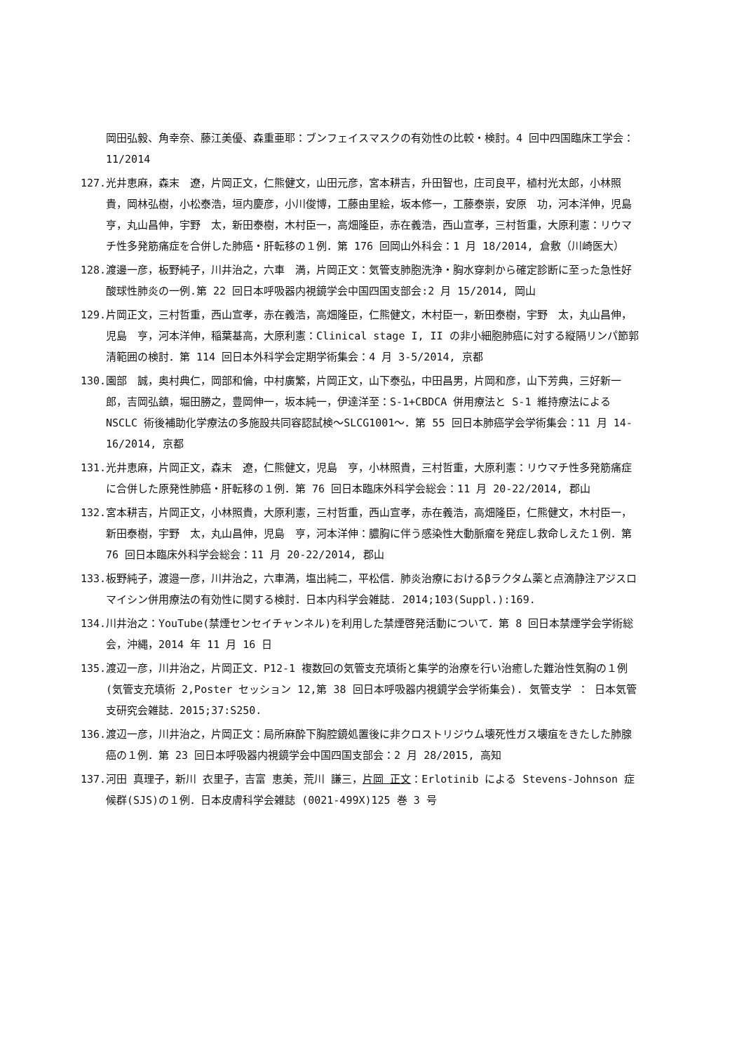岡田弘毅、角幸奈、藤江美優、森重亜耶：ブンフェイスマスクの有効性の比較・検討。4 回中四国臨床工学会：11/2014
127. 光井恵麻，森末　遼，片岡正文，仁熊健文，山田元彦，宮本耕吉，升田智也，庄司良平，植村光太郎，小林照貴，岡林弘樹，小松泰浩，垣内慶彦，小川俊博，工藤由里絵，坂本修一，工藤泰崇，安原　功，河本洋伸，児島　亨，丸山昌伸，宇野　太，新田泰樹，木村臣一，高畑隆臣，赤在義浩，西山宣孝，三村哲重，大原利憲：リウマチ性多発筋痛症を合併した肺癌・肝転移の１例．第 176 回岡山外科会：1 月 18/2014, 倉敷（川崎医大）
128. 渡邊一彦，板野純子，川井治之，六車　満，片岡正文：気管支肺胞洗浄・胸水穿刺から確定診断に至った急性好酸球性肺炎の一例.第 22 回日本呼吸器内視鏡学会中国四国支部会:2 月 15/2014, 岡山
129. 片岡正文，三村哲重，西山宣孝，赤在義浩，高畑隆臣，仁熊健文，木村臣一，新田泰樹，宇野　太，丸山昌伸，児島　亨，河本洋伸，稲葉基高，大原利憲：Clinical stage I, II の非小細胞肺癌に対する縦隔リンパ節郭清範囲の検討．第 114 回日本外科学会定期学術集会：4 月 3-5/2014, 京都
130. 園部　誠，奥村典仁，岡部和倫，中村廣繁，片岡正文，山下泰弘，中田昌男，片岡和彦，山下芳典，三好新一郎，吉岡弘鎮，堀田勝之，豊岡伸一，坂本純一，伊達洋至：S-1+CBDCA 併用療法と S-1 維持療法による NSCLC 術後補助化学療法の多施設共同容認試検～SLCG1001～．第 55 回日本肺癌学会学術集会：11 月 14-16/2014, 京都
131. 光井恵麻，片岡正文，森末　遼，仁熊健文，児島　亨，小林照貴，三村哲重，大原利憲：リウマチ性多発筋痛症に合併した原発性肺癌・肝転移の１例．第 76 回日本臨床外科学会総会：11 月 20-22/2014, 郡山
132. 宮本耕吉，片岡正文，小林照貴，大原利憲，三村哲重，西山宣孝，赤在義浩，高畑隆臣，仁熊健文，木村臣一，新田泰樹，宇野　太，丸山昌伸，児島　亨，河本洋伸：膿胸に伴う感染性大動脈瘤を発症し救命しえた１例．第 76 回日本臨床外科学会総会：11 月 20-22/2014, 郡山
133. 板野純子，渡邉一彦，川井治之，六車満，塩出純二，平松信．肺炎治療におけるβラクタム薬と点滴静注アジスロマイシン併用療法の有効性に関する検討．日本内科学会雑誌. 2014;103(Suppl.):169.
134. 川井治之：YouTube(禁煙センセイチャンネル)を利用した禁煙啓発活動について．第 8 回日本禁煙学会学術総会，沖縄，2014 年 11 月 16 日
135. 渡辺一彦，川井治之，片岡正文．P12-1 複数回の気管支充填術と集学的治療を行い治癒した難治性気胸の１例(気管支充填術 2,Poster セッション 12,第 38 回日本呼吸器内視鏡学会学術集会). 気管支学 ： 日本気管支研究会雑誌．2015;37:S250.
136. 渡辺一彦，川井治之，片岡正文：局所麻酔下胸腔鏡処置後に非クロストリジウム壊死性ガス壊疽をきたした肺腺癌の１例．第 23 回日本呼吸器内視鏡学会中国四国支部会：2 月 28/2015, 高知
137. 河田 真理子，新川 衣里子，吉富 恵美，荒川 謙三，片岡 正文：Erlotinib による Stevens-Johnson 症候群(SJS)の１例．日本皮膚科学会雑誌 (0021-499X)125 巻 3 号